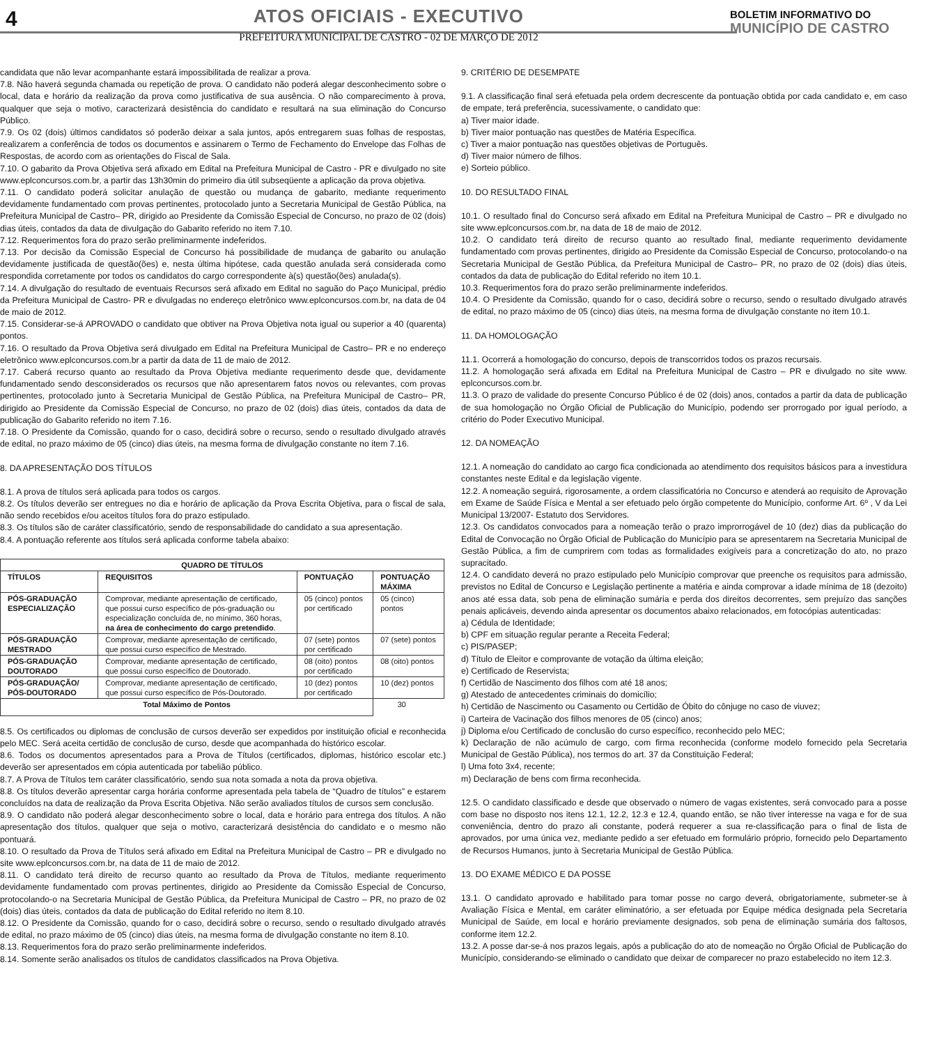4
ATOS OFICIAIS - EXECUTIVO
PREFEITURA MUNICIPAL DE CASTRO - 02 DE MARÇO DE 2012
BOLETIM INFORMATIVO DO
MUNICÍPIO DE CASTRO
candidata que não levar acompanhante estará impossibilitada de realizar a prova.
7.8. Não haverá segunda chamada ou repetição de prova. O candidato não poderá alegar desconhecimento sobre o local, data e horário da realização da prova como justificativa de sua ausência. O não comparecimento à prova, qualquer que seja o motivo, caracterizará desistência do candidato e resultará na sua eliminação do Concurso Público.
7.9. Os 02 (dois) últimos candidatos só poderão deixar a sala juntos, após entregarem suas folhas de respostas, realizarem a conferência de todos os documentos e assinarem o Termo de Fechamento do Envelope das Folhas de Respostas, de acordo com as orientações do Fiscal de Sala.
7.10. O gabarito da Prova Objetiva será afixado em Edital na Prefeitura Municipal de Castro - PR e divulgado no site www.eplconcursos.com.br, a partir das 13h30min do primeiro dia útil subseqüente a aplicação da prova objetiva.
7.11. O candidato poderá solicitar anulação de questão ou mudança de gabarito, mediante requerimento devidamente fundamentado com provas pertinentes, protocolado junto a Secretaria Municipal de Gestão Pública, na Prefeitura Municipal de Castro– PR, dirigido ao Presidente da Comissão Especial de Concurso, no prazo de 02 (dois) dias úteis, contados da data de divulgação do Gabarito referido no item 7.10.
7.12. Requerimentos fora do prazo serão preliminarmente indeferidos.
7.13. Por decisão da Comissão Especial de Concurso há possibilidade de mudança de gabarito ou anulação devidamente justificada de questão(ões) e, nesta última hipótese, cada questão anulada será considerada como respondida corretamente por todos os candidatos do cargo correspondente à(s) questão(ões) anulada(s).
7.14. A divulgação do resultado de eventuais Recursos será afixado em Edital no saguão do Paço Municipal, prédio da Prefeitura Municipal de Castro- PR e divulgadas no endereço eletrônico www.eplconcursos.com.br, na data de 04 de maio de 2012.
7.15. Considerar-se-á APROVADO o candidato que obtiver na Prova Objetiva nota igual ou superior a 40 (quarenta) pontos.
7.16. O resultado da Prova Objetiva será divulgado em Edital na Prefeitura Municipal de Castro– PR e no endereço eletrônico www.eplconcursos.com.br a partir da data de 11 de maio de 2012.
7.17. Caberá recurso quanto ao resultado da Prova Objetiva mediante requerimento desde que, devidamente fundamentado sendo desconsiderados os recursos que não apresentarem fatos novos ou relevantes, com provas pertinentes, protocolado junto à Secretaria Municipal de Gestão Pública, na Prefeitura Municipal de Castro– PR, dirigido ao Presidente da Comissão Especial de Concurso, no prazo de 02 (dois) dias úteis, contados da data de publicação do Gabarito referido no item 7.16.
7.18. O Presidente da Comissão, quando for o caso, decidirá sobre o recurso, sendo o resultado divulgado através de edital, no prazo máximo de 05 (cinco) dias úteis, na mesma forma de divulgação constante no item 7.16.
8. DA APRESENTAÇÃO DOS TÍTULOS
8.1. A prova de títulos será aplicada para todos os cargos.
8.2. Os títulos deverão ser entregues no dia e horário de aplicação da Prova Escrita Objetiva, para o fiscal de sala, não sendo recebidos e/ou aceitos títulos fora do prazo estipulado.
8.3. Os títulos são de caráter classificatório, sendo de responsabilidade do candidato a sua apresentação.
8.4. A pontuação referente aos títulos será aplicada conforme tabela abaixo:
| QUADRO DE TÍTULOS | | | |
| --- | --- | --- | --- |
| TÍTULOS | REQUISITOS | PONTUAÇÃO | PONTUAÇÃO MÁXIMA |
| PÓS-GRADUAÇÃO ESPECIALIZAÇÃO | Comprovar, mediante apresentação de certificado, que possui curso específico de pós-graduação ou especialização concluída de, no mínimo, 360 horas, na área de conhecimento do cargo pretendido . | 05 (cinco) pontos por certificado | 05 (cinco) pontos |
| PÓS-GRADUAÇÃO MESTRADO | Comprovar, mediante apresentação de certificado, que possui curso específico de Mestrado. | 07 (sete) pontos por certificado | 07 (sete) pontos |
| PÓS-GRADUAÇÃO DOUTORADO | Comprovar, mediante apresentação de certificado, que possui curso específico de Doutorado. | 08 (oito) pontos por certificado | 08 (oito) pontos |
| PÓS-GRADUAÇÃO/ PÓS-DOUTORADO | Comprovar, mediante apresentação de certificado, que possui curso específico de Pós-Doutorado. | 10 (dez) pontos por certificado | 10 (dez) pontos |
| Total Máximo de Pontos | | | 30 |
8.5. Os certificados ou diplomas de conclusão de cursos deverão ser expedidos por instituição oficial e reconhecida pelo MEC. Será aceita certidão de conclusão de curso, desde que acompanhada do histórico escolar.
8.6. Todos os documentos apresentados para a Prova de Títulos (certificados, diplomas, histórico escolar etc.) deverão ser apresentados em cópia autenticada por tabelião público.
8.7. A Prova de Títulos tem caráter classificatório, sendo sua nota somada a nota da prova objetiva.
8.8. Os títulos deverão apresentar carga horária conforme apresentada pela tabela de “Quadro de títulos” e estarem concluídos na data de realização da Prova Escrita Objetiva. Não serão avaliados títulos de cursos sem conclusão.
8.9. O candidato não poderá alegar desconhecimento sobre o local, data e horário para entrega dos títulos. A não apresentação dos títulos, qualquer que seja o motivo, caracterizará desistência do candidato e o mesmo não pontuará.
8.10. O resultado da Prova de Títulos será afixado em Edital na Prefeitura Municipal de Castro – PR e divulgado no site www.eplconcursos.com.br, na data de 11 de maio de 2012.
8.11. O candidato terá direito de recurso quanto ao resultado da Prova de Títulos, mediante requerimento devidamente fundamentado com provas pertinentes, dirigido ao Presidente da Comissão Especial de Concurso, protocolando-o na Secretaria Municipal de Gestão Pública, da Prefeitura Municipal de Castro – PR, no prazo de 02 (dois) dias úteis, contados da data de publicação do Edital referido no item 8.10.
8.12. O Presidente da Comissão, quando for o caso, decidirá sobre o recurso, sendo o resultado divulgado através de edital, no prazo máximo de 05 (cinco) dias úteis, na mesma forma de divulgação constante no item 8.10.
8.13. Requerimentos fora do prazo serão preliminarmente indeferidos.
8.14. Somente serão analisados os títulos de candidatos classificados na Prova Objetiva.
9. CRITÉRIO DE DESEMPATE
9.1. A classificação final será efetuada pela ordem decrescente da pontuação obtida por cada candidato e, em caso de empate, terá preferência, sucessivamente, o candidato que:
a) Tiver maior idade.
b) Tiver maior pontuação nas questões de Matéria Específica.
c) Tiver a maior pontuação nas questões objetivas de Português.
d) Tiver maior número de filhos.
e) Sorteio público.
10. DO RESULTADO FINAL
10.1. O resultado final do Concurso será afixado em Edital na Prefeitura Municipal de Castro – PR e divulgado no site www.eplconcursos.com.br, na data de 18 de maio de 2012.
10.2. O candidato terá direito de recurso quanto ao resultado final, mediante requerimento devidamente fundamentado com provas pertinentes, dirigido ao Presidente da Comissão Especial de Concurso, protocolando-o na Secretaria Municipal de Gestão Pública, da Prefeitura Municipal de Castro– PR, no prazo de 02 (dois) dias úteis, contados da data de publicação do Edital referido no item 10.1.
10.3. Requerimentos fora do prazo serão preliminarmente indeferidos.
10.4. O Presidente da Comissão, quando for o caso, decidirá sobre o recurso, sendo o resultado divulgado através de edital, no prazo máximo de 05 (cinco) dias úteis, na mesma forma de divulgação constante no item 10.1.
11. DA HOMOLOGAÇÃO
11.1. Ocorrerá a homologação do concurso, depois de transcorridos todos os prazos recursais.
11.2. A homologação será afixada em Edital na Prefeitura Municipal de Castro – PR e divulgado no site www. eplconcursos.com.br.
11.3. O prazo de validade do presente Concurso Público é de 02 (dois) anos, contados a partir da data de publicação de sua homologação no Órgão Oficial de Publicação do Município, podendo ser prorrogado por igual período, a critério do Poder Executivo Municipal.
12. DA NOMEAÇÃO
12.1. A nomeação do candidato ao cargo fica condicionada ao atendimento dos requisitos básicos para a investidura constantes neste Edital e da legislação vigente.
12.2. A nomeação seguirá, rigorosamente, a ordem classificatória no Concurso e atenderá ao requisito de Aprovação em Exame de Saúde Física e Mental a ser efetuado pelo órgão competente do Município, conforme Art. 6º , V da Lei Municipal 13/2007- Estatuto dos Servidores.
12.3. Os candidatos convocados para a nomeação terão o prazo improrrogável de 10 (dez) dias da publicação do Edital de Convocação no Órgão Oficial de Publicação do Município para se apresentarem na Secretaria Municipal de Gestão Pública, a fim de cumprirem com todas as formalidades exigíveis para a concretização do ato, no prazo supracitado.
12.4. O candidato deverá no prazo estipulado pelo Município comprovar que preenche os requisitos para admissão, previstos no Edital de Concurso e Legislação pertinente a matéria e ainda comprovar a idade mínima de 18 (dezoito) anos até essa data, sob pena de eliminação sumária e perda dos direitos decorrentes, sem prejuízo das sanções penais aplicáveis, devendo ainda apresentar os documentos abaixo relacionados, em fotocópias autenticadas:
a) Cédula de Identidade;
b) CPF em situação regular perante a Receita Federal;
c) PIS/PASEP;
d) Título de Eleitor e comprovante de votação da última eleição;
e) Certificado de Reservista;
f) Certidão de Nascimento dos filhos com até 18 anos;
g) Atestado de antecedentes criminais do domicílio;
h) Certidão de Nascimento ou Casamento ou Certidão de Óbito do cônjuge no caso de viuvez;
i) Carteira de Vacinação dos filhos menores de 05 (cinco) anos;
j) Diploma e/ou Certificado de conclusão do curso específico, reconhecido pelo MEC;
k) Declaração de não acúmulo de cargo, com firma reconhecida (conforme modelo fornecido pela Secretaria Municipal de Gestão Pública), nos termos do art. 37 da Constituição Federal;
l) Uma foto 3x4, recente;
m) Declaração de bens com firma reconhecida.
12.5. O candidato classificado e desde que observado o número de vagas existentes, será convocado para a posse com base no disposto nos itens 12.1, 12.2, 12.3 e 12.4, quando então, se não tiver interesse na vaga e for de sua conveniência, dentro do prazo ali constante, poderá requerer a sua re-classificação para o final de lista de aprovados, por uma única vez, mediante pedido a ser efetuado em formulário próprio, fornecido pelo Departamento de Recursos Humanos, junto à Secretaria Municipal de Gestão Pública.
13. DO EXAME MÉDICO E DA POSSE
13.1. O candidato aprovado e habilitado para tomar posse no cargo deverá, obrigatoriamente, submeter-se à Avaliação Física e Mental, em caráter eliminatório, a ser efetuada por Equipe médica designada pela Secretaria Municipal de Saúde, em local e horário previamente designados, sob pena de eliminação sumária dos faltosos, conforme item 12.2.
13.2. A posse dar-se-á nos prazos legais, após a publicação do ato de nomeação no Órgão Oficial de Publicação do Município, considerando-se eliminado o candidato que deixar de comparecer no prazo estabelecido no item 12.3.